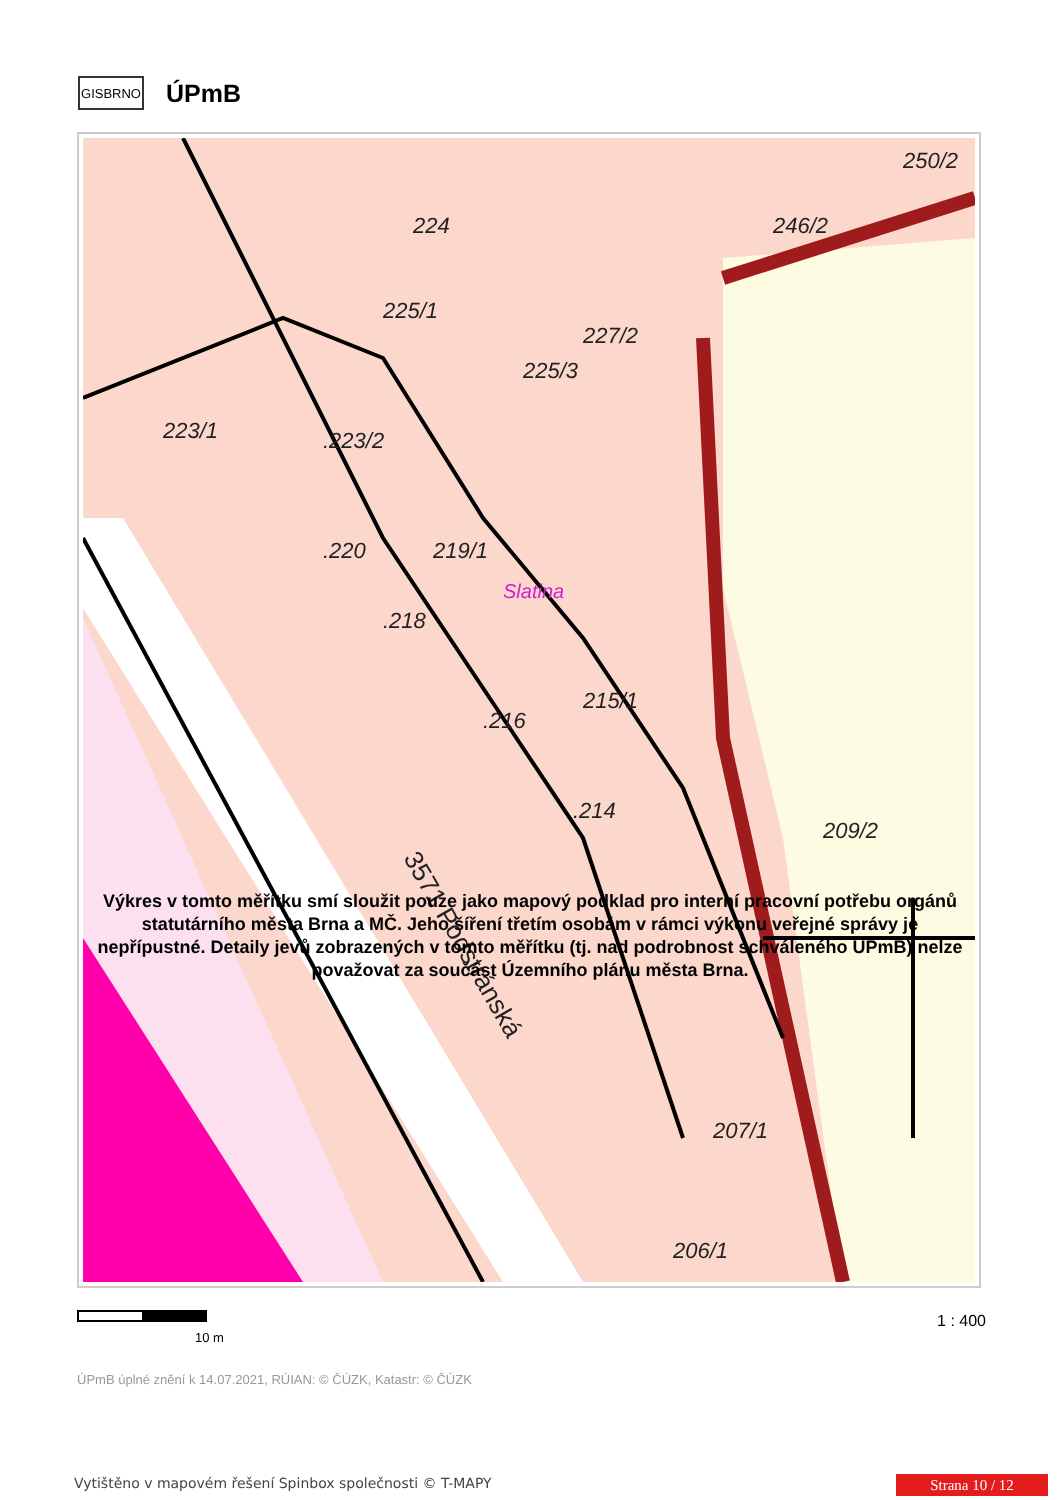GISBRNO
ÚPmB
224
225/1
227/2
225/3
223/1
.223/2
.220
219/1
.218
.216
215/1
.214
209/2
207/1
206/1
250/2
246/2
Slatina
3571 Podstránská
Výkres v tomto měřítku smí sloužit pouze jako mapový podklad pro interní pracovní potřebu orgánů statutárního města Brna a MČ. Jeho šíření třetím osobám v rámci výkonu veřejné správy je nepřípustné. Detaily jevů zobrazených v tomto měřítku (tj. nad podrobnost schváleného ÚPmB) nelze považovat za součást Územního plánu města Brna.
10 m
1 : 400
ÚPmB úplné znění k 14.07.2021, RÚIAN: © ČÚZK, Katastr: © ČÚZK
Vytištěno v mapovém řešení Spinbox společnosti © T-MAPY
Strana 10 / 12